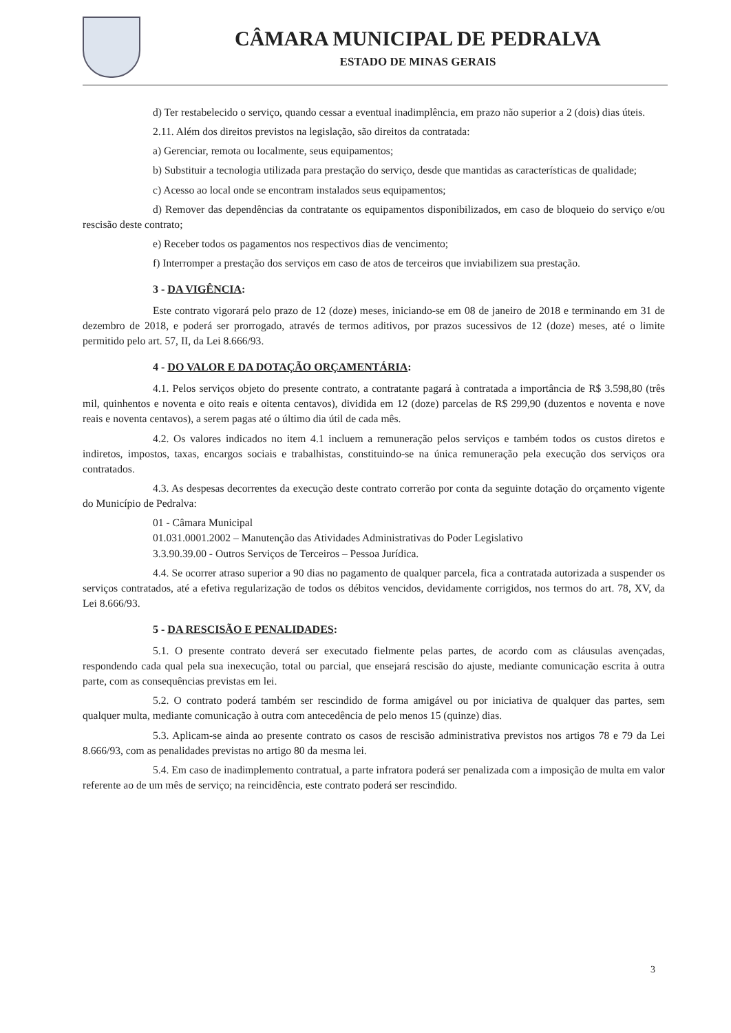CÂMARA MUNICIPAL DE PEDRALVA
ESTADO DE MINAS GERAIS
d) Ter restabelecido o serviço, quando cessar a eventual inadimplência, em prazo não superior a 2 (dois) dias úteis.
2.11. Além dos direitos previstos na legislação, são direitos da contratada:
a) Gerenciar, remota ou localmente, seus equipamentos;
b) Substituir a tecnologia utilizada para prestação do serviço, desde que mantidas as características de qualidade;
c) Acesso ao local onde se encontram instalados seus equipamentos;
d) Remover das dependências da contratante os equipamentos disponibilizados, em caso de bloqueio do serviço e/ou rescisão deste contrato;
e) Receber todos os pagamentos nos respectivos dias de vencimento;
f) Interromper a prestação dos serviços em caso de atos de terceiros que inviabilizem sua prestação.
3 - DA VIGÊNCIA:
Este contrato vigorará pelo prazo de 12 (doze) meses, iniciando-se em 08 de janeiro de 2018 e terminando em 31 de dezembro de 2018, e poderá ser prorrogado, através de termos aditivos, por prazos sucessivos de 12 (doze) meses, até o limite permitido pelo art. 57, II, da Lei 8.666/93.
4 - DO VALOR E DA DOTAÇÃO ORÇAMENTÁRIA:
4.1. Pelos serviços objeto do presente contrato, a contratante pagará à contratada a importância de R$ 3.598,80 (três mil, quinhentos e noventa e oito reais e oitenta centavos), dividida em 12 (doze) parcelas de R$ 299,90 (duzentos e noventa e nove reais e noventa centavos), a serem pagas até o último dia útil de cada mês.
4.2. Os valores indicados no item 4.1 incluem a remuneração pelos serviços e também todos os custos diretos e indiretos, impostos, taxas, encargos sociais e trabalhistas, constituindo-se na única remuneração pela execução dos serviços ora contratados.
4.3. As despesas decorrentes da execução deste contrato correrão por conta da seguinte dotação do orçamento vigente do Município de Pedralva:
01 - Câmara Municipal
01.031.0001.2002 – Manutenção das Atividades Administrativas do Poder Legislativo
3.3.90.39.00 - Outros Serviços de Terceiros – Pessoa Jurídica.
4.4. Se ocorrer atraso superior a 90 dias no pagamento de qualquer parcela, fica a contratada autorizada a suspender os serviços contratados, até a efetiva regularização de todos os débitos vencidos, devidamente corrigidos, nos termos do art. 78, XV, da Lei 8.666/93.
5 - DA RESCISÃO E PENALIDADES:
5.1. O presente contrato deverá ser executado fielmente pelas partes, de acordo com as cláusulas avençadas, respondendo cada qual pela sua inexecução, total ou parcial, que ensejará rescisão do ajuste, mediante comunicação escrita à outra parte, com as consequências previstas em lei.
5.2. O contrato poderá também ser rescindido de forma amigável ou por iniciativa de qualquer das partes, sem qualquer multa, mediante comunicação à outra com antecedência de pelo menos 15 (quinze) dias.
5.3. Aplicam-se ainda ao presente contrato os casos de rescisão administrativa previstos nos artigos 78 e 79 da Lei 8.666/93, com as penalidades previstas no artigo 80 da mesma lei.
5.4. Em caso de inadimplemento contratual, a parte infratora poderá ser penalizada com a imposição de multa em valor referente ao de um mês de serviço; na reincidência, este contrato poderá ser rescindido.
3